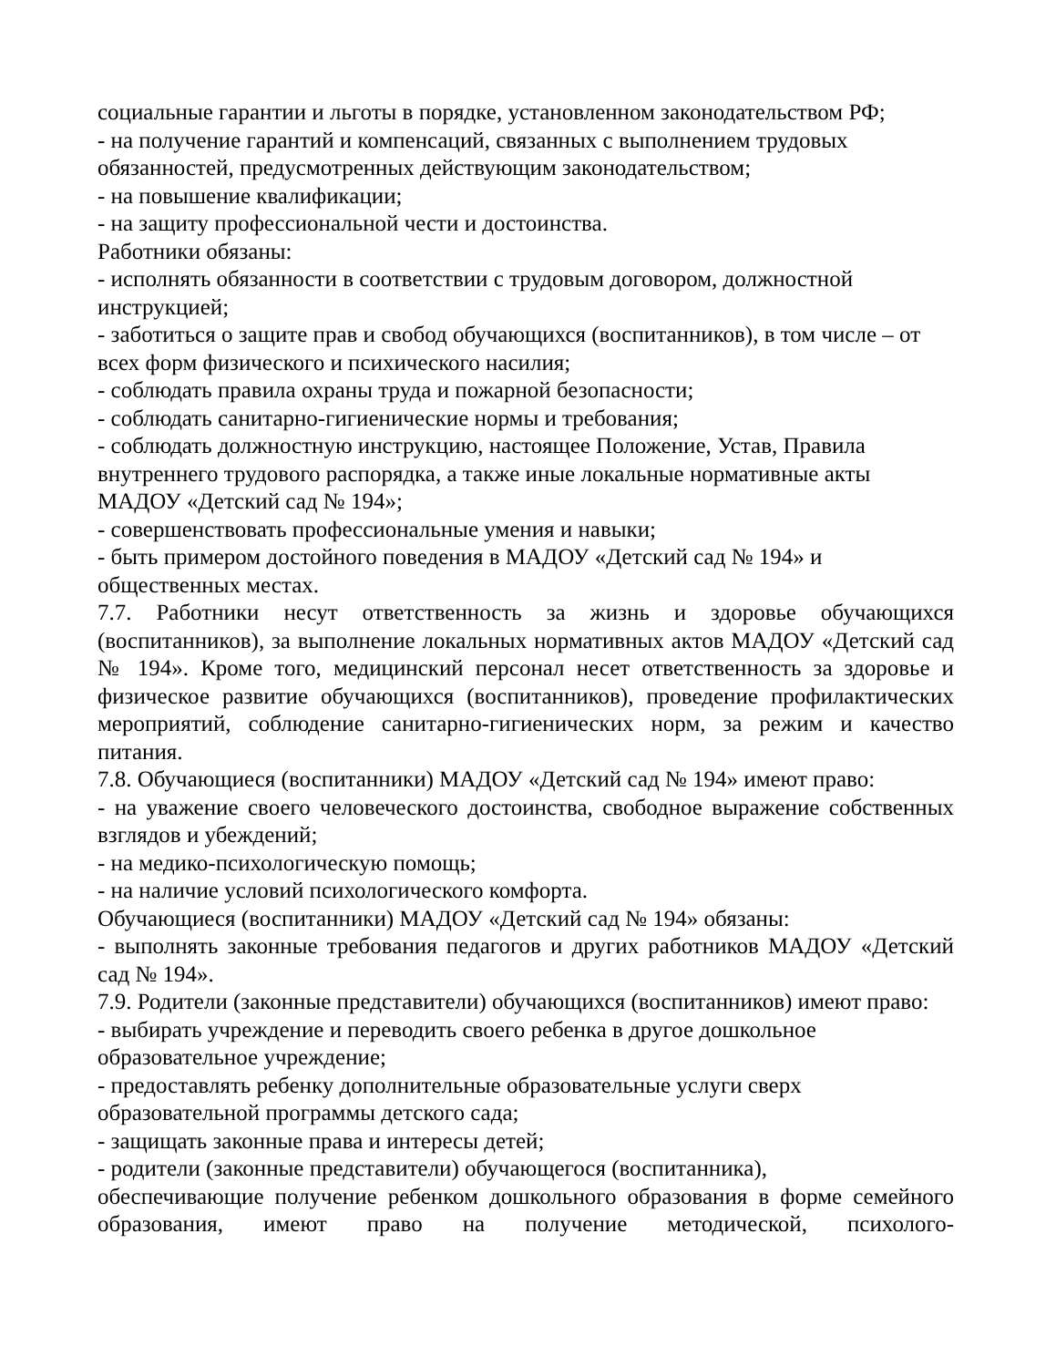социальные гарантии и льготы в порядке, установленном законодательством РФ;
- на получение гарантий и компенсаций, связанных с выполнением трудовых обязанностей, предусмотренных действующим законодательством;
- на повышение квалификации;
- на защиту профессиональной чести и достоинства.
Работники обязаны:
- исполнять обязанности в соответствии с трудовым договором, должностной инструкцией;
- заботиться о защите прав и свобод обучающихся (воспитанников), в том числе – от всех форм физического и психического насилия;
- соблюдать правила охраны труда и пожарной безопасности;
- соблюдать санитарно-гигиенические нормы и требования;
- соблюдать должностную инструкцию, настоящее Положение, Устав, Правила внутреннего трудового распорядка, а также иные локальные нормативные акты МАДОУ «Детский сад № 194»;
- совершенствовать профессиональные умения и навыки;
- быть примером достойного поведения в МАДОУ «Детский сад № 194» и общественных местах.
7.7. Работники несут ответственность за жизнь и здоровье обучающихся (воспитанников), за выполнение локальных нормативных актов МАДОУ «Детский сад № 194». Кроме того, медицинский персонал несет ответственность за здоровье и физическое развитие обучающихся (воспитанников), проведение профилактических мероприятий, соблюдение санитарно-гигиенических норм, за режим и качество питания.
7.8. Обучающиеся (воспитанники) МАДОУ «Детский сад № 194» имеют право:
- на уважение своего человеческого достоинства, свободное выражение собственных взглядов и убеждений;
- на медико-психологическую помощь;
- на наличие условий психологического комфорта.
Обучающиеся (воспитанники) МАДОУ «Детский сад № 194» обязаны:
- выполнять законные требования педагогов и других работников МАДОУ «Детский сад № 194».
7.9. Родители (законные представители) обучающихся (воспитанников) имеют право:
- выбирать учреждение и переводить своего ребенка в другое дошкольное образовательное учреждение;
- предоставлять ребенку дополнительные образовательные услуги сверх образовательной программы детского сада;
- защищать законные права и интересы детей;
- родители (законные представители) обучающегося (воспитанника),
обеспечивающие получение ребенком дошкольного образования в форме семейного образования, имеют право на получение методической, психолого-